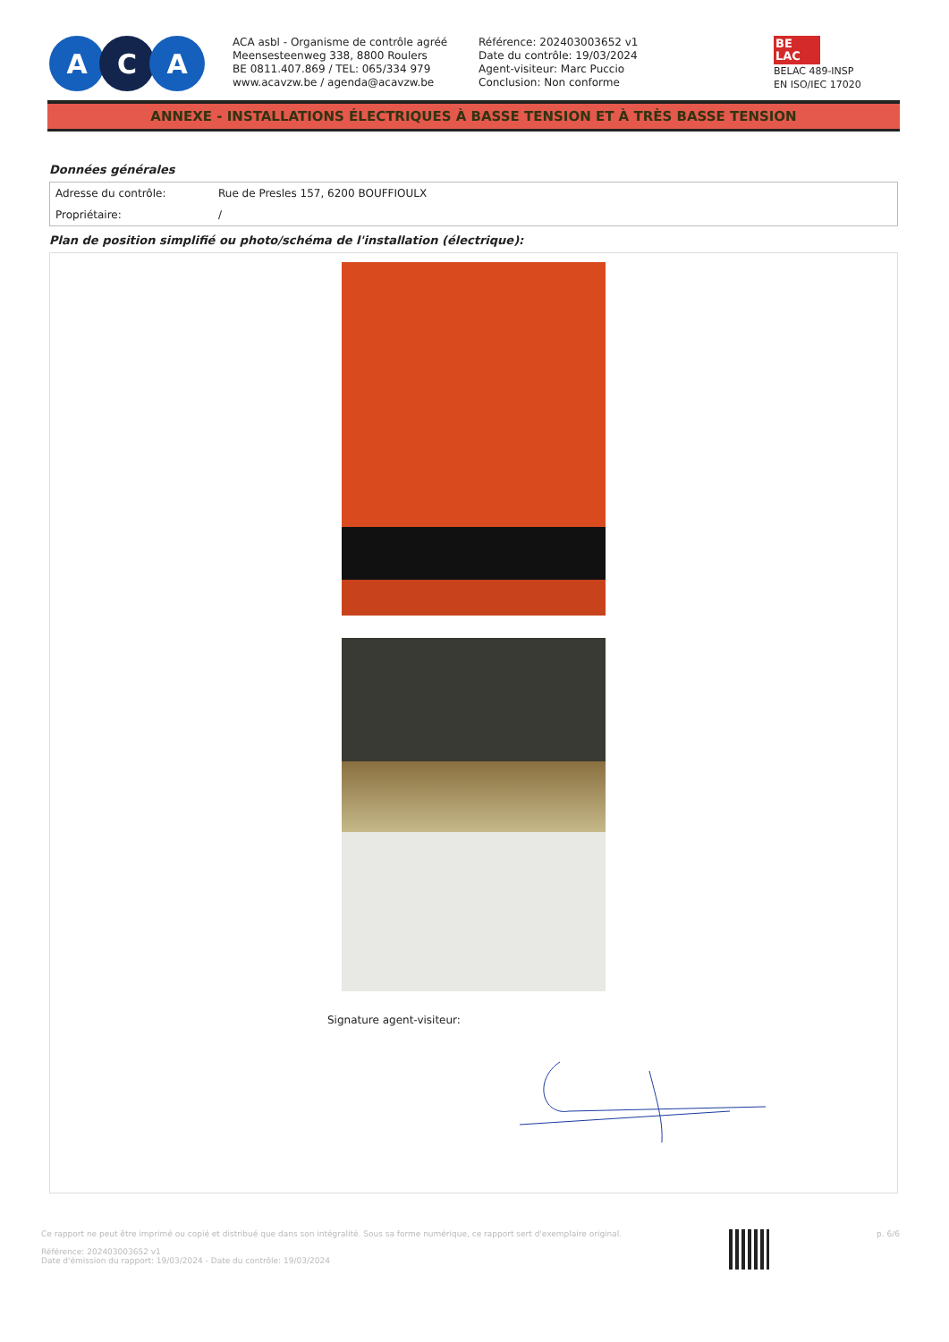A C A
ACA asbl - Organisme de contrôle agréé
Meensesteenweg 338, 8800 Roulers
BE 0811.407.869 / TEL: 065/334 979
www.acavzw.be / agenda@acavzw.be
Référence: 202403003652 v1
Date du contrôle: 19/03/2024
Agent-visiteur: Marc Puccio
Conclusion: Non conforme
BE
LAC
BELAC 489-INSP
EN ISO/IEC 17020
ANNEXE - INSTALLATIONS ÉLECTRIQUES À BASSE TENSION ET À TRÈS BASSE TENSION
Données générales
| Adresse du contrôle: | Rue de Presles 157, 6200 BOUFFIOULX |
| Propriétaire: | / |
Plan de position simplifié ou photo/schéma de l'installation (électrique):
Signature agent-visiteur:
Ce rapport ne peut être imprimé ou copié et distribué que dans son intégralité. Sous sa forme numérique, ce rapport sert d'exemplaire original.
Référence: 202403003652 v1
Date d'émission du rapport: 19/03/2024 - Date du contrôle: 19/03/2024
p. 6/6